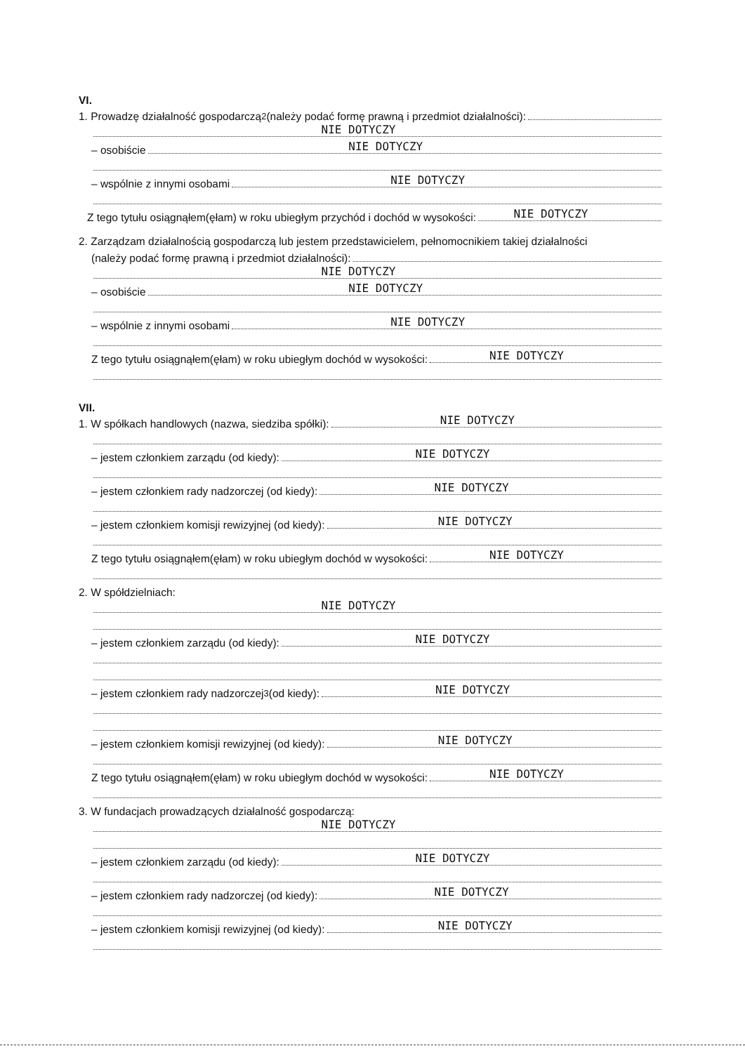VI.
1. Prowadzę działalność gospodarczą<sup>2</sup> (należy podać formę prawną i przedmiot działalności):
NIE DOTYCZY
– osobiście
NIE DOTYCZY
– wspólnie z innymi osobami
NIE DOTYCZY
Z tego tytułu osiągnąłem(ęłam) w roku ubiegłym przychód i dochód w wysokości:
NIE DOTYCZY
2. Zarządzam działalnością gospodarczą lub jestem przedstawicielem, pełnomocnikiem takiej działalności
(należy podać formę prawną i przedmiot działalności):
NIE DOTYCZY
– osobiście
NIE DOTYCZY
– wspólnie z innymi osobami
NIE DOTYCZY
Z tego tytułu osiągnąłem(ęłam) w roku ubiegłym dochód w wysokości:
NIE DOTYCZY
VII.
1. W spółkach handlowych (nazwa, siedziba spółki):
NIE DOTYCZY
– jestem członkiem zarządu (od kiedy):
NIE DOTYCZY
– jestem członkiem rady nadzorczej (od kiedy):
NIE DOTYCZY
– jestem członkiem komisji rewizyjnej (od kiedy):
NIE DOTYCZY
Z tego tytułu osiągnąłem(ęłam) w roku ubiegłym dochód w wysokości:
NIE DOTYCZY
2. W spółdzielniach:
NIE DOTYCZY
– jestem członkiem zarządu (od kiedy):
NIE DOTYCZY
– jestem członkiem rady nadzorczej<sup>3</sup> (od kiedy):
NIE DOTYCZY
– jestem członkiem komisji rewizyjnej (od kiedy):
NIE DOTYCZY
Z tego tytułu osiągnąłem(ęłam) w roku ubiegłym dochód w wysokości:
NIE DOTYCZY
3. W fundacjach prowadzących działalność gospodarczą:
NIE DOTYCZY
– jestem członkiem zarządu (od kiedy):
NIE DOTYCZY
– jestem członkiem rady nadzorczej (od kiedy):
NIE DOTYCZY
– jestem członkiem komisji rewizyjnej (od kiedy):
NIE DOTYCZY